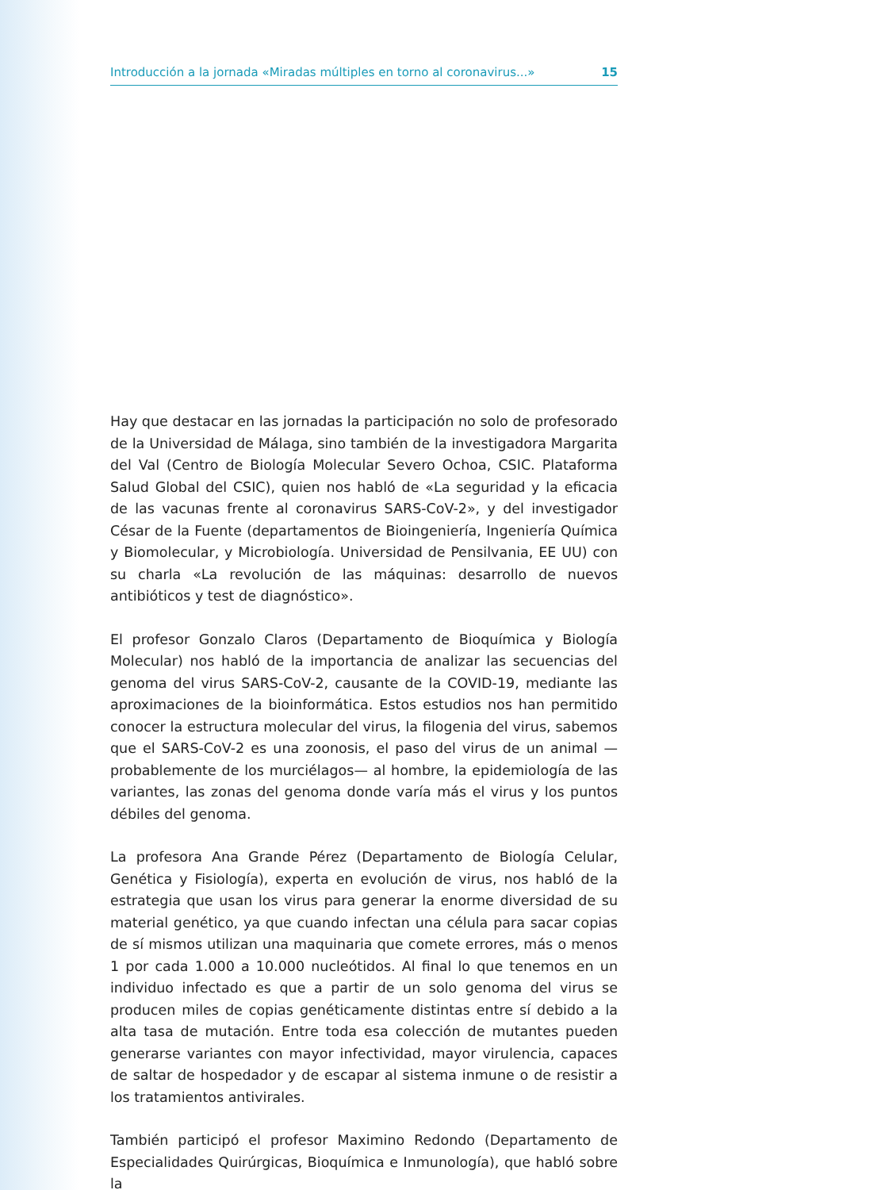Introducción a la jornada «Miradas múltiples en torno al coronavirus...» 15
Hay que destacar en las jornadas la participación no solo de profesorado de la Universidad de Málaga, sino también de la investigadora Margarita del Val (Centro de Biología Molecular Severo Ochoa, CSIC. Plataforma Salud Global del CSIC), quien nos habló de «La seguridad y la eficacia de las vacunas frente al coronavirus SARS-CoV-2», y del investigador César de la Fuente (departamentos de Bioingeniería, Ingeniería Química y Biomolecular, y Microbiología. Universidad de Pensilvania, EE UU) con su charla «La revolución de las máquinas: desarrollo de nuevos antibióticos y test de diagnóstico».
El profesor Gonzalo Claros (Departamento de Bioquímica y Biología Molecular) nos habló de la importancia de analizar las secuencias del genoma del virus SARS-CoV-2, causante de la COVID-19, mediante las aproximaciones de la bioinformática. Estos estudios nos han permitido conocer la estructura molecular del virus, la filogenia del virus, sabemos que el SARS-CoV-2 es una zoonosis, el paso del virus de un animal —probablemente de los murciélagos— al hombre, la epidemiología de las variantes, las zonas del genoma donde varía más el virus y los puntos débiles del genoma.
La profesora Ana Grande Pérez (Departamento de Biología Celular, Genética y Fisiología), experta en evolución de virus, nos habló de la estrategia que usan los virus para generar la enorme diversidad de su material genético, ya que cuando infectan una célula para sacar copias de sí mismos utilizan una maquinaria que comete errores, más o menos 1 por cada 1.000 a 10.000 nucleótidos. Al final lo que tenemos en un individuo infectado es que a partir de un solo genoma del virus se producen miles de copias genéticamente distintas entre sí debido a la alta tasa de mutación. Entre toda esa colección de mutantes pueden generarse variantes con mayor infectividad, mayor virulencia, capaces de saltar de hospedador y de escapar al sistema inmune o de resistir a los tratamientos antivirales.
También participó el profesor Maximino Redondo (Departamento de Especialidades Quirúrgicas, Bioquímica e Inmunología), que habló sobre la